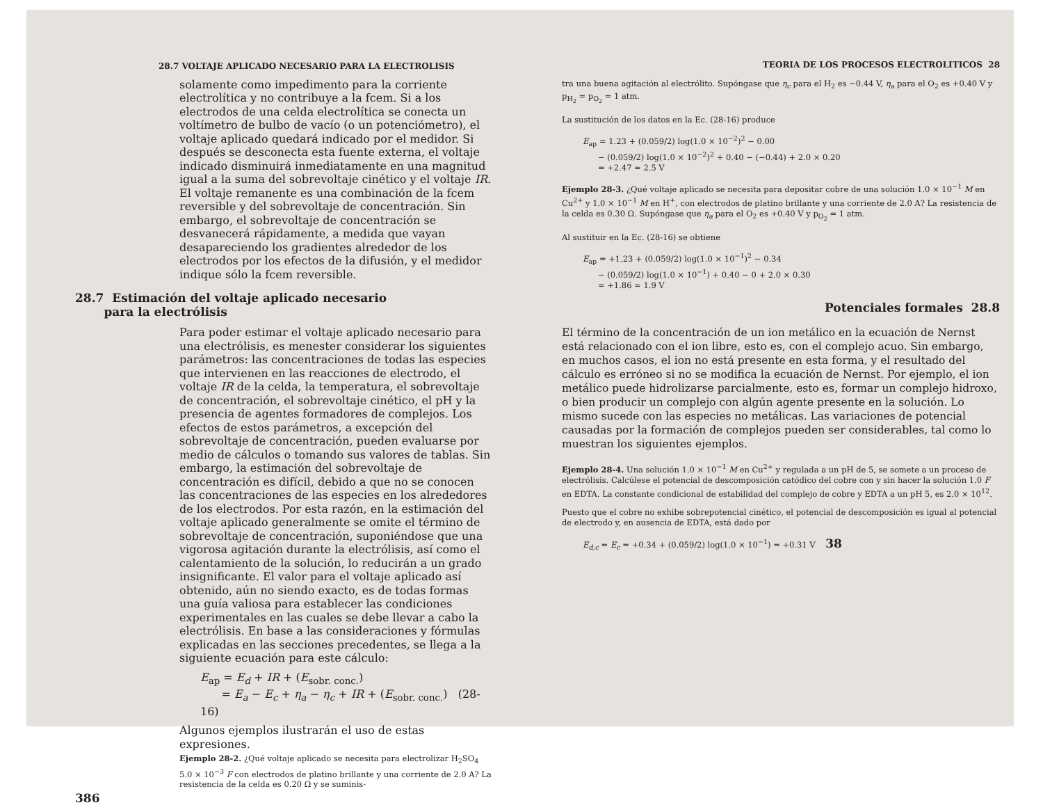28.7 VOLTAJE APLICADO NECESARIO PARA LA ELECTROLISIS
solamente como impedimento para la corriente electrolítica y no contribuye a la fcem. Si a los electrodos de una celda electrolítica se conecta un voltímetro de bulbo de vacío (o un potenciómetro), el voltaje aplicado quedará indicado por el medidor. Si después se desconecta esta fuente externa, el voltaje indicado disminuirá inmediatamente en una magnitud igual a la suma del sobrevoltaje cinético y el voltaje IR. El voltaje remanente es una combinación de la fcem reversible y del sobrevoltaje de concentración. Sin embargo, el sobrevoltaje de concentración se desvanecerá rápidamente, a medida que vayan desapareciendo los gradientes alrededor de los electrodos por los efectos de la difusión, y el medidor indique sólo la fcem reversible.
28.7 Estimación del voltaje aplicado necesario
para la electrólisis
Para poder estimar el voltaje aplicado necesario para una electrólisis, es menester considerar los siguientes parámetros: las concentraciones de todas las especies que intervienen en las reacciones de electrodo, el voltaje IR de la celda, la temperatura, el sobrevoltaje de concentración, el sobrevoltaje cinético, el pH y la presencia de agentes formadores de complejos. Los efectos de estos parámetros, a excepción del sobrevoltaje de concentración, pueden evaluarse por medio de cálculos o tomando sus valores de tablas. Sin embargo, la estimación del sobrevoltaje de concentración es difícil, debido a que no se conocen las concentraciones de las especies en los alrededores de los electrodos. Por esta razón, en la estimación del voltaje aplicado generalmente se omite el término de sobrevoltaje de concentración, suponiéndose que una vigorosa agitación durante la electrólisis, así como el calentamiento de la solución, lo reducirán a un grado insignificante. El valor para el voltaje aplicado así obtenido, aún no siendo exacto, es de todas formas una guía valiosa para establecer las condiciones experimentales en las cuales se debe llevar a cabo la electrólisis. En base a las consideraciones y fórmulas explicadas en las secciones precedentes, se llega a la siguiente ecuación para este cálculo:
E<sub>ap</sub> = E<sub>d</sub> + IR + (E<sub>sobr. conc.</sub>)
= E<sub>a</sub> − E<sub>c</sub> + η<sub>a</sub> − η<sub>c</sub> + IR + (E<sub>sobr. conc.</sub>) (28-16)
Algunos ejemplos ilustrarán el uso de estas expresiones.
Ejemplo 28-2. ¿Qué voltaje aplicado se necesita para electrolizar H<sub>2</sub>SO<sub>4</sub> 5.0 × 10<sup>−3</sup> F con electrodos de platino brillante y una corriente de 2.0 A? La resistencia de la celda es 0.20 Ω y se suminis-
386
TEORIA DE LOS PROCESOS ELECTROLITICOS 28
tra una buena agitación al electrólito. Supóngase que η<sub>c</sub> para el H<sub>2</sub> es −0.44 V, η<sub>a</sub> para el O<sub>2</sub> es +0.40 V y p<sub>H<sub>2</sub></sub> = p<sub>O<sub>2</sub></sub> = 1 atm.
La sustitución de los datos en la Ec. (28-16) produce
E<sub>ap</sub> = 1.23 + (0.059/2) log(1.0 × 10<sup>−2</sup>)<sup>2</sup> − 0.00
− (0.059/2) log(1.0 × 10<sup>−2</sup>)<sup>2</sup> + 0.40 − (−0.44) + 2.0 × 0.20
= +2.47 ≃ 2.5 V
Ejemplo 28-3. ¿Qué voltaje aplicado se necesita para depositar cobre de una solución 1.0 × 10<sup>−1</sup> M en Cu<sup>2+</sup> y 1.0 × 10<sup>−1</sup> M en H<sup>+</sup>, con electrodos de platino brillante y una corriente de 2.0 A? La resistencia de la celda es 0.30 Ω. Supóngase que η<sub>a</sub> para el O<sub>2</sub> es +0.40 V y p<sub>O<sub>2</sub></sub> = 1 atm.
Al sustituir en la Ec. (28-16) se obtiene
E<sub>ap</sub> = +1.23 + (0.059/2) log(1.0 × 10<sup>−1</sup>)<sup>2</sup> − 0.34
− (0.059/2) log(1.0 × 10<sup>−1</sup>) + 0.40 − 0 + 2.0 × 0.30
= +1.86 ≃ 1.9 V
Potenciales formales 28.8
El término de la concentración de un ion metálico en la ecuación de Nernst está relacionado con el ion libre, esto es, con el complejo acuo. Sin embargo, en muchos casos, el ion no está presente en esta forma, y el resultado del cálculo es erróneo si no se modifica la ecuación de Nernst. Por ejemplo, el ion metálico puede hidrolizarse parcialmente, esto es, formar un complejo hidroxo, o bien producir un complejo con algún agente presente en la solución. Lo mismo sucede con las especies no metálicas. Las variaciones de potencial causadas por la formación de complejos pueden ser considerables, tal como lo muestran los siguientes ejemplos.
Ejemplo 28-4. Una solución 1.0 × 10<sup>−1</sup> M en Cu<sup>2+</sup> y regulada a un pH de 5, se somete a un proceso de electrólisis. Calcúlese el potencial de descomposición catódico del cobre con y sin hacer la solución 1.0 F en EDTA. La constante condicional de estabilidad del complejo de cobre y EDTA a un pH 5, es 2.0 × 10<sup>12</sup>.
Puesto que el cobre no exhibe sobrepotencial cinético, el potencial de descomposición es igual al potencial de electrodo y, en ausencia de EDTA, está dado por
E<sub>d,c</sub> = E<sub>c</sub> = +0.34 + (0.059/2) log(1.0 × 10<sup>−1</sup>) = +0.31 V 38